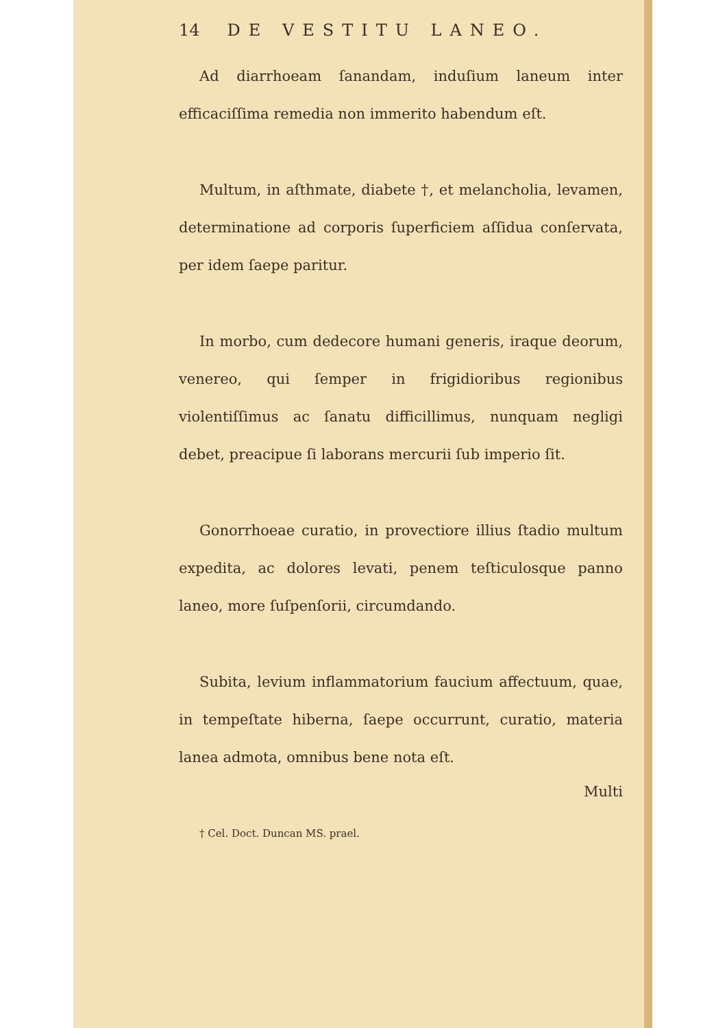14 DE VESTITU LANEO.
Ad diarrhoeam ſanandam, induſium laneum inter efficaciſſima remedia non immerito habendum eſt.
Multum, in aſthmate, diabete †, et melancholia, levamen, determinatione ad corporis ſuperficiem aſſidua conſervata, per idem ſaepe paritur.
In morbo, cum dedecore humani generis, iraque deorum, venereo, qui ſemper in frigidioribus regionibus violentiſſimus ac ſanatu difficillimus, nunquam negligi debet, preacipue ſi laborans mercurii ſub imperio ſit.
Gonorrhoeae curatio, in provectiore illius ſtadio multum expedita, ac dolores levati, penem teſticulosque panno laneo, more ſuſpenſorii, circumdando.
Subita, levium inflammatorium faucium affectuum, quae, in tempeſtate hiberna, ſaepe occurrunt, curatio, materia lanea admota, omnibus bene nota eſt.
Multi
† Cel. Doct. Duncan MS. prael.